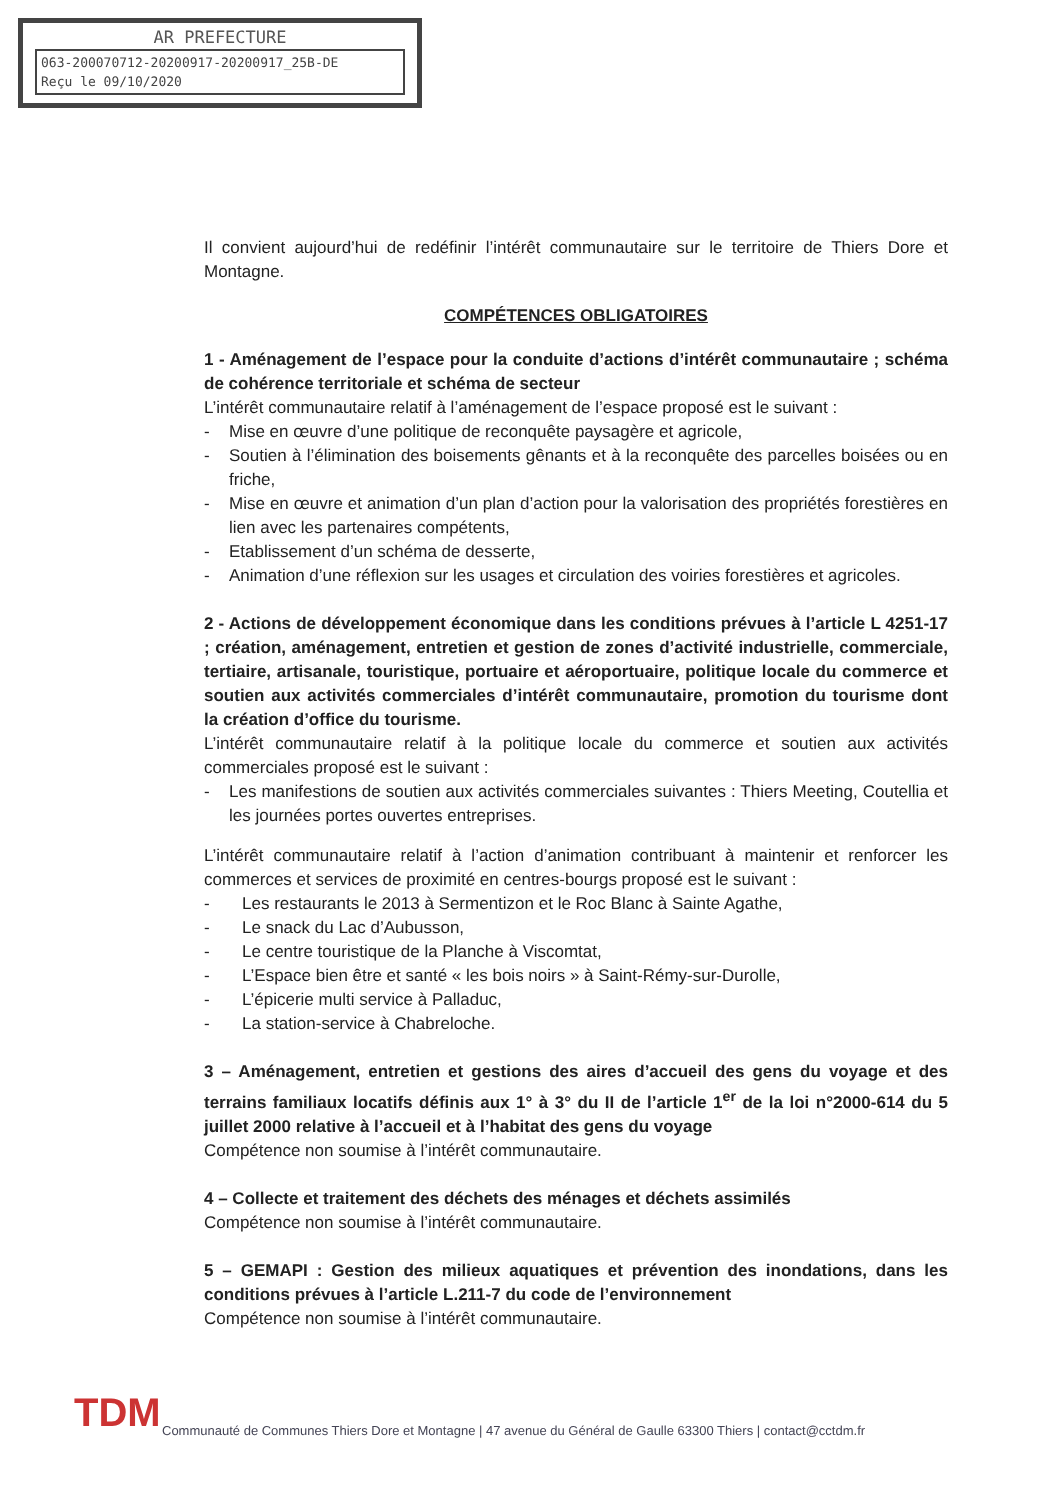AR PREFECTURE
063-200070712-20200917-20200917_25B-DE
Reçu le 09/10/2020
Il convient aujourd’hui de redéfinir l’intérêt communautaire sur le territoire de Thiers Dore et Montagne.
COMPÉTENCES OBLIGATOIRES
1 - Aménagement de l’espace pour la conduite d’actions d’intérêt communautaire ; schéma de cohérence territoriale et schéma de secteur
L’intérêt communautaire relatif à l’aménagement de l’espace proposé est le suivant :
- Mise en œuvre d’une politique de reconquête paysagère et agricole,
- Soutien à l’élimination des boisements gênants et à la reconquête des parcelles boisées ou en friche,
- Mise en œuvre et animation d’un plan d’action pour la valorisation des propriétés forestières en lien avec les partenaires compétents,
- Etablissement d’un schéma de desserte,
- Animation d’une réflexion sur les usages et circulation des voiries forestières et agricoles.
2 - Actions de développement économique dans les conditions prévues à l’article L 4251-17 ; création, aménagement, entretien et gestion de zones d’activité industrielle, commerciale, tertiaire, artisanale, touristique, portuaire et aéroportuaire, politique locale du commerce et soutien aux activités commerciales d’intérêt communautaire, promotion du tourisme dont la création d’office du tourisme.
L’intérêt communautaire relatif à la politique locale du commerce et soutien aux activités commerciales proposé est le suivant :
- Les manifestions de soutien aux activités commerciales suivantes : Thiers Meeting, Coutellia et les journées portes ouvertes entreprises.
L’intérêt communautaire relatif à l’action d’animation contribuant à maintenir et renforcer les commerces et services de proximité en centres-bourgs proposé est le suivant :
- Les restaurants le 2013 à Sermentizon et le Roc Blanc à Sainte Agathe,
- Le snack du Lac d’Aubusson,
- Le centre touristique de la Planche à Viscomtat,
- L’Espace bien être et santé « les bois noirs » à Saint-Rémy-sur-Durolle,
- L’épicerie multi service à Palladuc,
- La station-service à Chabreloche.
3 – Aménagement, entretien et gestions des aires d’accueil des gens du voyage et des terrains familiaux locatifs définis aux 1° à 3° du II de l’article 1<sup>er</sup> de la loi n°2000-614 du 5 juillet 2000 relative à l’accueil et à l’habitat des gens du voyage
Compétence non soumise à l’intérêt communautaire.
4 – Collecte et traitement des déchets des ménages et déchets assimilés
Compétence non soumise à l’intérêt communautaire.
5 – GEMAPI : Gestion des milieux aquatiques et prévention des inondations, dans les conditions prévues à l’article L.211-7 du code de l’environnement
Compétence non soumise à l’intérêt communautaire.
TDM
Communauté de Communes Thiers Dore et Montagne | 47 avenue du Général de Gaulle 63300 Thiers | contact@cctdm.fr